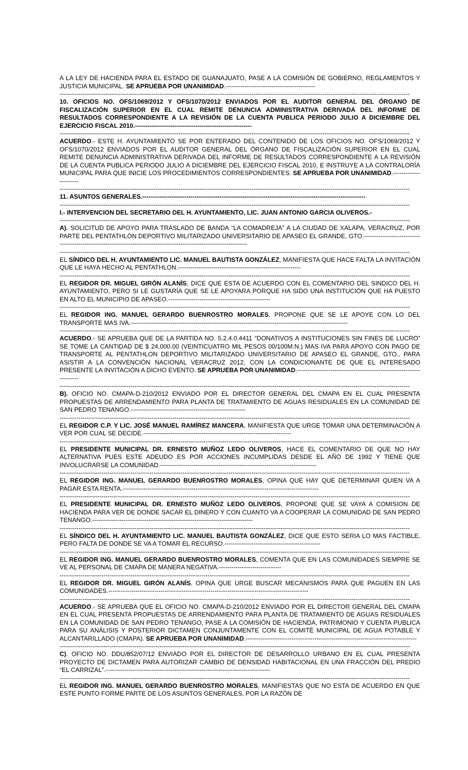A LA LEY DE HACIENDA PARA EL ESTADO DE GUANAJUATO, PASE A LA COMISIÓN DE GOBIERNO, REGLAMENTOS Y JUSTICIA MUNICIPAL. SE APRUEBA POR UNANIMIDAD.-------------------------------------------
------------------------------------------------------------------------------------------------------------------------------------------------------------------------
10. OFICIOS NO. OFS/1069/2012 Y OFS/1070/2012 ENVIADOS POR EL AUDITOR GENERAL DEL ÓRGANO DE FISCALIZACIÓN SUPERIOR EN EL CUAL REMITE DENUNCIA ADMINISTRATIVA DERIVADA DEL INFORME DE RESULTADOS CORRESPONDIENTE A LA REVISIÓN DE LA CUENTA PUBLICA PERIODO JULIO A DICIEMBRE DEL EJERCICIO FISCAL 2010.--------------------------------------------------------
------------------------------------------------------------------------------------------------------------------------------------------------------------------------
ACUERDO.- ESTE H. AYUNTAMIENTO SE POR ENTERADO DEL CONTENIDO DE LOS OFICIOS NO. OFS/1069/2012 Y OFS/1070/2012 ENVIADOS POR EL AUDITOR GENERAL DEL ÓRGANO DE FISCALIZACIÓN SUPERIOR EN EL CUAL REMITE DENUNCIA ADMINISTRATIVA DERIVADA DEL INFORME DE RESULTADOS CORRESPONDIENTE A LA REVISIÓN DE LA CUENTA PUBLICA PERIODO JULIO A DICIEMBRE DEL EJERCICIO FISCAL 2010, E INSTRUYE A LA CONTRALORÍA MUNICIPAL PARA QUE INICIE LOS PROCEDIMIENTOS CORRESPONDIENTES. SE APRUEBA POR UNANIMIDAD.----------------------
------------------------------------------------------------------------------------------------------------------------------------------------------------------------
11. ASUNTOS GENERALES.-----------------------------------------------------------------------------------------------------------
------------------------------------------------------------------------------------------------------------------------------------------------------------------------
I.- INTERVENCION DEL SECRETARIO DEL H. AYUNTAMIENTO, LIC. JUAN ANTONIO GARCIA OLIVEROS.-
------------------------------------------------------------------------------------------------------------------------------------------------------------------------
A). SOLICITUD DE APOYO PARA TRASLADO DE BANDA “LA COMADREJA” A LA CIUDAD DE XALAPA, VERACRUZ, POR PARTE DEL PENTATHLÓN DEPORTIVO MILITARIZADO UNIVERSITARIO DE APASEO EL GRANDE, GTO.---------------------------------------------------------------------------------------------------------------------
------------------------------------------------------------------------------------------------------------------------------------------------------------------------
EL SÍNDICO DEL H. AYUNTAMIENTO LIC. MANUEL BAUTISTA GONZÁLEZ, MANIFIESTA QUE HACE FALTA LA INVITACIÓN QUE LE HAYA HECHO AL PENTATHLON.-----------------------------------------------------------
------------------------------------------------------------------------------------------------------------------------------------------------------------------------
EL REGIDOR DR. MIGUEL GIRÓN ALANÍS, DICE QUE ESTA DE ACUERDO CON EL COMENTARIO DEL SINDICO DEL H. AYUNTAMIENTO, PERO SI LE GUSTARÍA QUE SE LE APOYARA PORQUE HA SIDO UNA INSTITUCIÓN QUE HA PUESTO EN ALTO EL MUNICIPIO DE APASEO.-------------------------------------------------
------------------------------------------------------------------------------------------------------------------------------------------------------------------------
EL REGIDOR ING. MANUEL GERARDO BUENROSTRO MORALES, PROPONE QUE SE LE APOYE CON LO DEL TRANSPORTE MAS IVA.--------------------------------------------------------------------------------------------------------
------------------------------------------------------------------------------------------------------------------------------------------------------------------------
ACUERDO.- SE APRUEBA QUE DE LA PARTIDA NO. 5.2.4.0.4411 “DONATIVOS A INSTITUCIONES SIN FINES DE LUCRO” SE TOME LA CANTIDAD DE $ 24,000.00 (VEINTICUATRO MIL PESOS 00/100M.N.) MAS IVA PARA APOYO CON PAGO DE TRANSPORTE AL PENTATHLON DEPORTIVO MILITARIZADO UNIVERSITARIO DE APASEO EL GRANDE, GTO., PARA ASISTIR A LA CONVENCIÓN NACIONAL VERACRUZ 2012, CON LA CONDICIONANTE DE QUE EL INTERESADO PRESENTE LA INVITACIÓN A DICHO EVENTO. SE APRUEBA POR UNANIMIDAD.--------------------------------------------------------------------
------------------------------------------------------------------------------------------------------------------------------------------------------------------------
B). OFICIO NO. CMAPA-D-210/2012 ENVIADO POR EL DIRECTOR GENERAL DEL CMAPA EN EL CUAL PRESENTA PROPUESTAS DE ARRENDAMIENTO PARA PLANTA DE TRATAMIENTO DE AGUAS RESIDUALES EN LA COMUNIDAD DE SAN PEDRO TENANGO.-------------------------------------------------------
------------------------------------------------------------------------------------------------------------------------------------------------------------------------
EL REGIDOR C.P. Y LIC. JOSÉ MANUEL RAMÍREZ MANCERA, MANIFIESTA QUE URGE TOMAR UNA DETERMINACIÓN A VER POR CUAL SE DECIDE.-----------------------------------------------------------------------
------------------------------------------------------------------------------------------------------------------------------------------------------------------------
EL PRESIDENTE MUNICIPAL DR. ERNESTO MUÑOZ LEDO OLIVEROS, HACE EL COMENTARIO DE QUE NO HAY ALTERNATIVA PUES ESTE ADEUDO ES POR ACCIONES INCUMPLIDAS DESDE EL AÑO DE 1992 Y TIENE QUE INVOLUCRARSE LA COMUNIDAD.---------------------------------------------------------------------------
------------------------------------------------------------------------------------------------------------------------------------------------------------------------
EL REGIDOR ING. MANUEL GERARDO BUENROSTRO MORALES, OPINA QUE HAY QUE DETERMINAR QUIEN VA A PAGAR ESTA RENTA.----------------------------------------------------------------------------------------------
------------------------------------------------------------------------------------------------------------------------------------------------------------------------
EL PRESIDENTE MUNICIPAL DR. ERNESTO MUÑOZ LEDO OLIVEROS, PROPONE QUE SE VAYA A COMISION DE HACIENDA PARA VER DE DONDE SACAR EL DINERO Y CON CUANTO VA A COOPERAR LA COMUNIDAD DE SAN PEDRO TENANGO.-----------------------------------------------------------------------------
------------------------------------------------------------------------------------------------------------------------------------------------------------------------
EL SÍNDICO DEL H. AYUNTAMIENTO LIC. MANUEL BAUTISTA GONZÁLEZ, DICE QUE ESTO SERIA LO MAS FACTIBLE, PERO FALTA DE DONDE SE VA A TOMAR EL RECURSO.----------------------------------------------
------------------------------------------------------------------------------------------------------------------------------------------------------------------------
EL REGIDOR ING. MANUEL GERARDO BUENROSTRO MORALES, COMENTA QUE EN LAS COMUNIDADES SIEMPRE SE VE AL PERSONAL DE CMAPA DE MANERA NEGATIVA.------------------------------
------------------------------------------------------------------------------------------------------------------------------------------------------------------------
EL REGIDOR DR. MIGUEL GIRÓN ALANÍS, OPINA QUE URGE BUSCAR MECANISMOS PARA QUE PAGUEN EN LAS COMUNIDADES.------------------------------------------------------------------------------------------------
------------------------------------------------------------------------------------------------------------------------------------------------------------------------
ACUERDO.- SE APRUEBA QUE EL OFICIO NO. CMAPA-D-210/2012 ENVIADO POR EL DIRECTOR GENERAL DEL CMAPA EN EL CUAL PRESENTA PROPUESTAS DE ARRENDAMIENTO PARA PLANTA DE TRATAMIENTO DE AGUAS RESIDUALES EN LA COMUNIDAD DE SAN PEDRO TENANGO, PASE A LA COMISIÓN DE HACIENDA, PATRIMONIO Y CUENTA PUBLICA PARA SU ANÁLISIS Y POSTERIOR DICTAMEN CONJUNTAMENTE CON EL COMITÉ MUNICIPAL DE AGUA POTABLE Y ALCANTARILLADO (CMAPA). SE APRUEBA POR UNANIMIDAD.----------------------------------------------------------------------------------
------------------------------------------------------------------------------------------------------------------------------------------------------------------------
C). OFICIO NO. DDU/852/07/12 ENVIADO POR EL DIRECTOR DE DESARROLLO URBANO EN EL CUAL PRESENTA PROYECTO DE DICTAMEN PARA AUTORIZAR CAMBIO DE DENSIDAD HABITACIONAL EN UNA FRACCIÓN DEL PREDIO “EL CARRIZAL”.-------------------------------------------------------------------------------
------------------------------------------------------------------------------------------------------------------------------------------------------------------------
EL REGIDOR ING. MANUEL GERARDO BUENROSTRO MORALES, MANIFIESTAS QUE NO ESTA DE ACUERDO EN QUE ESTE PUNTO FORME PARTE DE LOS ASUNTOS GENERALES, POR LA RAZÓN DE